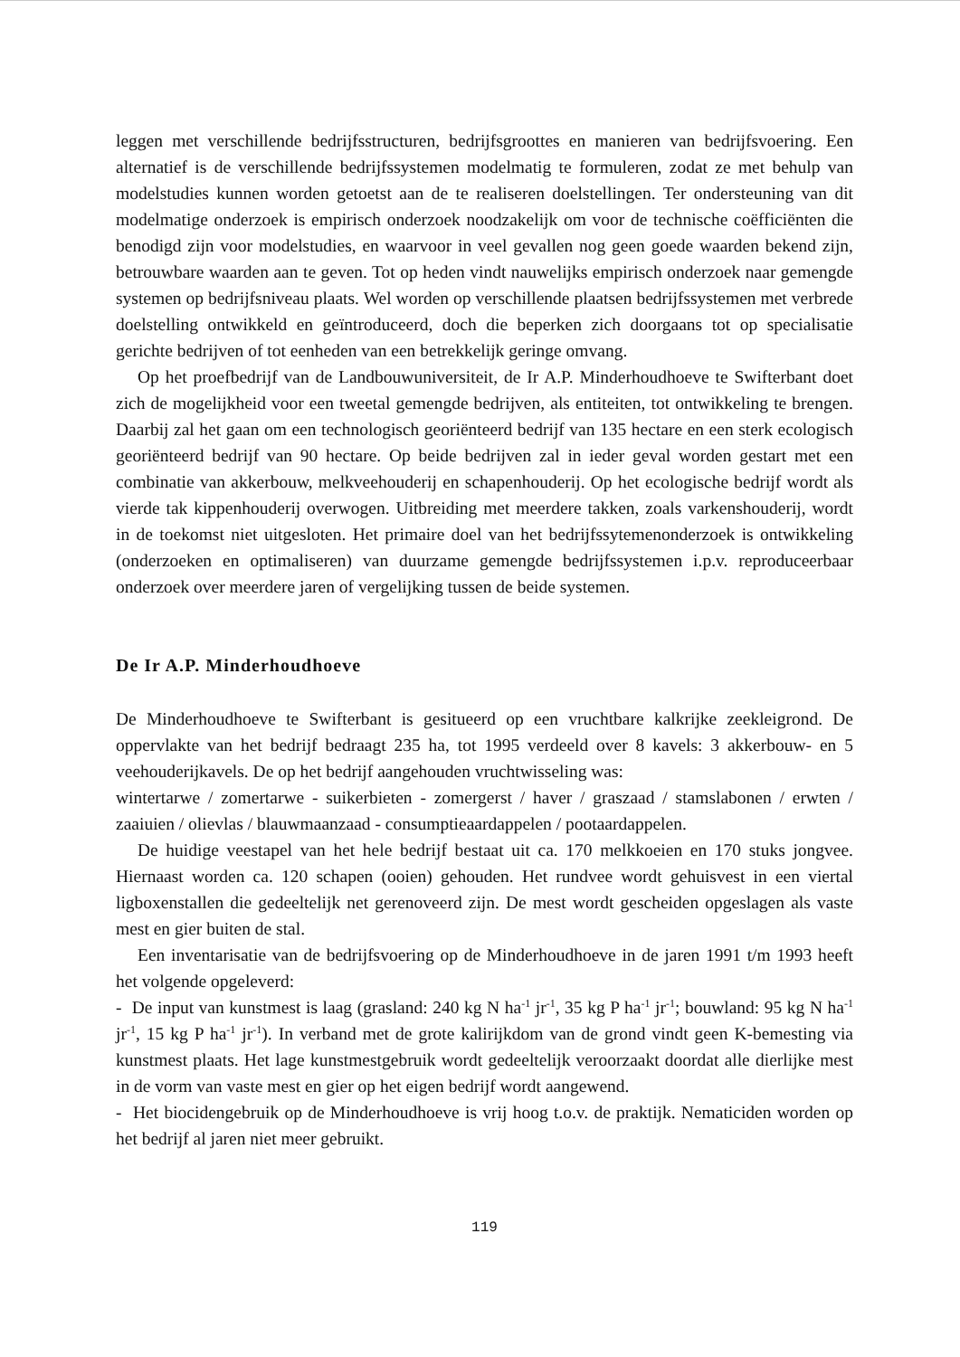leggen met verschillende bedrijfsstructuren, bedrijfsgroottes en manieren van bedrijfsvoering. Een alternatief is de verschillende bedrijfssystemen modelmatig te formuleren, zodat ze met behulp van modelstudies kunnen worden getoetst aan de te realiseren doelstellingen. Ter ondersteuning van dit modelmatige onderzoek is empirisch onderzoek noodzakelijk om voor de technische coëfficiënten die benodigd zijn voor modelstudies, en waarvoor in veel gevallen nog geen goede waarden bekend zijn, betrouwbare waarden aan te geven. Tot op heden vindt nauwelijks empirisch onderzoek naar gemengde systemen op bedrijfsniveau plaats. Wel worden op verschillende plaatsen bedrijfssystemen met verbrede doelstelling ontwikkeld en geïntroduceerd, doch die beperken zich doorgaans tot op specialisatie gerichte bedrijven of tot eenheden van een betrekkelijk geringe omvang.
Op het proefbedrijf van de Landbouwuniversiteit, de Ir A.P. Minderhoudhoeve te Swifterbant doet zich de mogelijkheid voor een tweetal gemengde bedrijven, als entiteiten, tot ontwikkeling te brengen. Daarbij zal het gaan om een technologisch georiënteerd bedrijf van 135 hectare en een sterk ecologisch georiënteerd bedrijf van 90 hectare. Op beide bedrijven zal in ieder geval worden gestart met een combinatie van akkerbouw, melkveehouderij en schapenhouderij. Op het ecologische bedrijf wordt als vierde tak kippenhouderij overwogen. Uitbreiding met meerdere takken, zoals varkenshouderij, wordt in de toekomst niet uitgesloten. Het primaire doel van het bedrijfssytemenonderzoek is ontwikkeling (onderzoeken en optimaliseren) van duurzame gemengde bedrijfssystemen i.p.v. reproduceerbaar onderzoek over meerdere jaren of vergelijking tussen de beide systemen.
De Ir A.P. Minderhoudhoeve
De Minderhoudhoeve te Swifterbant is gesitueerd op een vruchtbare kalkrijke zeekleigrond. De oppervlakte van het bedrijf bedraagt 235 ha, tot 1995 verdeeld over 8 kavels: 3 akkerbouw- en 5 veehouderijkavels. De op het bedrijf aangehouden vruchtwisseling was:
wintertarwe / zomertarwe - suikerbieten - zomergerst / haver / graszaad / stamslabonen / erwten / zaaiuien / olievlas / blauwmaanzaad - consumptieaardappelen / pootaardappelen.
De huidige veestapel van het hele bedrijf bestaat uit ca. 170 melkkoeien en 170 stuks jongvee. Hiernaast worden ca. 120 schapen (ooien) gehouden. Het rundvee wordt gehuisvest in een viertal ligboxenstallen die gedeeltelijk net gerenoveerd zijn. De mest wordt gescheiden opgeslagen als vaste mest en gier buiten de stal.
Een inventarisatie van de bedrijfsvoering op de Minderhoudhoeve in de jaren 1991 t/m 1993 heeft het volgende opgeleverd:
- De input van kunstmest is laag (grasland: 240 kg N ha<sup>-1</sup> jr<sup>-1</sup>, 35 kg P ha<sup>-1</sup> jr<sup>-1</sup>; bouwland: 95 kg N ha<sup>-1</sup> jr<sup>-1</sup>, 15 kg P ha<sup>-1</sup> jr<sup>-1</sup>). In verband met de grote kalirijkdom van de grond vindt geen K-bemesting via kunstmest plaats. Het lage kunstmestgebruik wordt gedeeltelijk veroorzaakt doordat alle dierlijke mest in de vorm van vaste mest en gier op het eigen bedrijf wordt aangewend.
- Het biocidengebruik op de Minderhoudhoeve is vrij hoog t.o.v. de praktijk. Nematiciden worden op het bedrijf al jaren niet meer gebruikt.
119